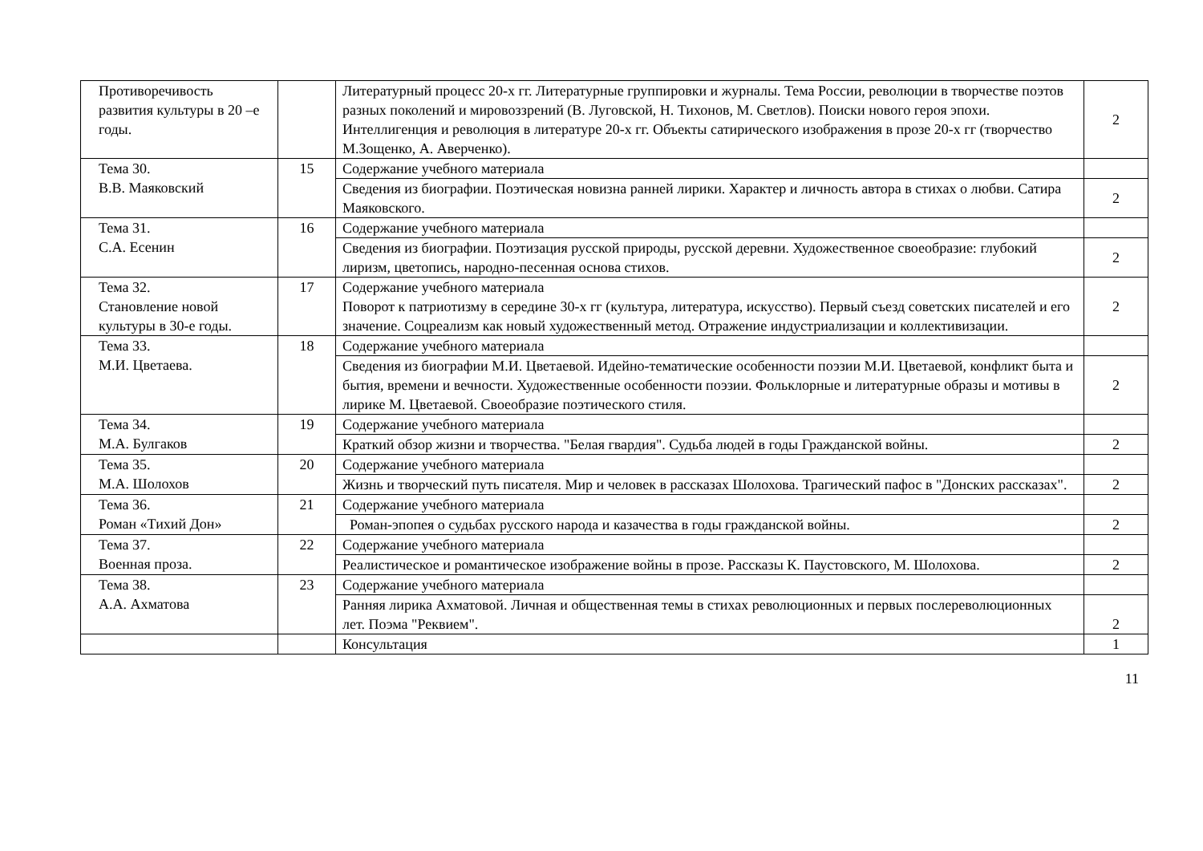| Противоречивость развития культуры в 20 –е годы. | | Литературный процесс 20-х гг. Литературные группировки и журналы. Тема России, революции в творчестве поэтов разных поколений и мировоззрений (В. Луговской, Н. Тихонов, М. Светлов). Поиски нового героя эпохи. Интеллигенция и революция в литературе 20-х гг. Объекты сатирического изображения в прозе 20-х гг (творчество М.Зощенко, А. Аверченко). | 2 |
| Тема 30. В.В. Маяковский | 15 | Содержание учебного материала | |
| | | Сведения из биографии. Поэтическая новизна ранней лирики. Характер и личность автора в стихах о любви. Сатира Маяковского. | 2 |
| Тема 31. С.А. Есенин | 16 | Содержание учебного материала | |
| | | Сведения из биографии. Поэтизация русской природы, русской деревни. Художественное своеобразие: глубокий лиризм, цветопись, народно-песенная основа стихов. | 2 |
| Тема 32. Становление новой культуры в 30-е годы. | 17 | Содержание учебного материала Поворот к патриотизму в середине 30-х гг (культура, литература, искусство). Первый съезд советских писателей и его значение. Соцреализм как новый художественный метод. Отражение индустриализации и коллективизации. | 2 |
| Тема 33. М.И. Цветаева. | 18 | Содержание учебного материала | |
| | | Сведения из биографии М.И. Цветаевой. Идейно-тематические особенности поэзии М.И. Цветаевой, конфликт быта и бытия, времени и вечности. Художественные особенности поэзии. Фольклорные и литературные образы и мотивы в лирике М. Цветаевой. Своеобразие поэтического стиля. | 2 |
| Тема 34. М.А. Булгаков | 19 | Содержание учебного материала | |
| | | Краткий обзор жизни и творчества. "Белая гвардия". Судьба людей в годы Гражданской войны. | 2 |
| Тема 35. М.А. Шолохов | 20 | Содержание учебного материала | |
| | | Жизнь и творческий путь писателя. Мир и человек в рассказах Шолохова. Трагический пафос в "Донских рассказах". | 2 |
| Тема 36. Роман «Тихий Дон» | 21 | Содержание учебного материала | |
| | | Роман-эпопея о судьбах русского народа и казачества в годы гражданской войны. | 2 |
| Тема 37. Военная проза. | 22 | Содержание учебного материала | |
| | | Реалистическое и романтическое изображение войны в прозе. Рассказы К. Паустовского, М. Шолохова. | 2 |
| Тема 38. А.А. Ахматова | 23 | Содержание учебного материала | |
| | | Ранняя лирика Ахматовой. Личная и общественная темы в стихах революционных и первых послереволюционных лет. Поэма "Реквием". | 2 |
| | | Консультация | 1 |
11